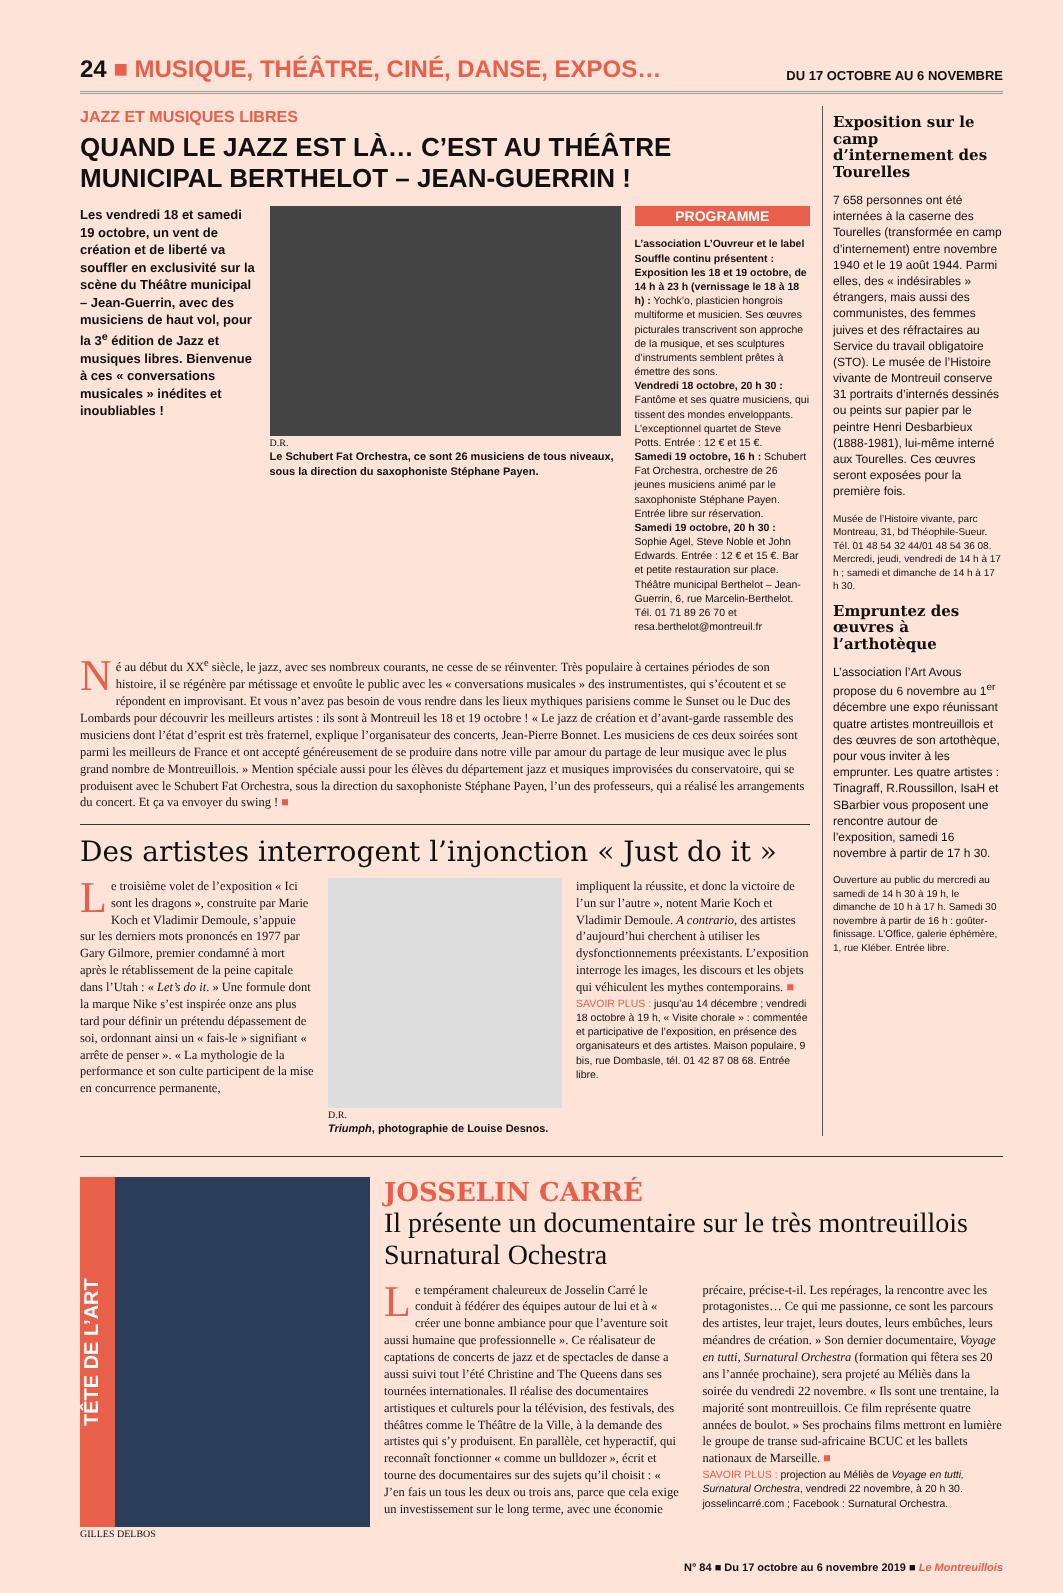24 ■ MUSIQUE, THÉÂTRE, CINÉ, DANSE, EXPOS…
DU 17 OCTOBRE AU 6 NOVEMBRE
JAZZ ET MUSIQUES LIBRES
QUAND LE JAZZ EST LÀ… C’EST AU THÉÂTRE MUNICIPAL BERTHELOT – JEAN-GUERRIN !
Les vendredi 18 et samedi 19 octobre, un vent de création et de liberté va souffler en exclusivité sur la scène du Théâtre municipal – Jean-Guerrin, avec des musiciens de haut vol, pour la 3<sup>e</sup> édition de Jazz et musiques libres. Bienvenue à ces « conversations musicales » inédites et inoubliables !
D.R.
Le Schubert Fat Orchestra, ce sont 26 musiciens de tous niveaux, sous la direction du saxophoniste Stéphane Payen.
PROGRAMME
L’association L’Ouvreur et le label Souffle continu présentent :
Exposition les 18 et 19 octobre, de 14 h à 23 h (vernissage le 18 à 18 h) : Yochk’o, plasticien hongrois multiforme et musicien. Ses œuvres picturales transcrivent son approche de la musique, et ses sculptures d’instruments semblent prêtes à émettre des sons.
Vendredi 18 octobre, 20 h 30 : Fantôme et ses quatre musiciens, qui tissent des mondes enveloppants. L’exceptionnel quartet de Steve Potts. Entrée : 12 € et 15 €.
Samedi 19 octobre, 16 h : Schubert Fat Orchestra, orchestre de 26 jeunes musiciens animé par le saxophoniste Stéphane Payen. Entrée libre sur réservation.
Samedi 19 octobre, 20 h 30 : Sophie Agel, Steve Noble et John Edwards. Entrée : 12 € et 15 €. Bar et petite restauration sur place. Théâtre municipal Berthelot – Jean-Guerrin, 6, rue Marcelin-Berthelot. Tél. 01 71 89 26 70 et resa.berthelot@montreuil.fr
Né au début du XX<sup>e</sup> siècle, le jazz, avec ses nombreux courants, ne cesse de se réinventer. Très populaire à certaines périodes de son histoire, il se régénère par métissage et envoûte le public avec les « conversations musicales » des instrumentistes, qui s’écoutent et se répondent en improvisant. Et vous n’avez pas besoin de vous rendre dans les lieux mythiques parisiens comme le Sunset ou le Duc des Lombards pour découvrir les meilleurs artistes : ils sont à Montreuil les 18 et 19 octobre ! « Le jazz de création et d’avant-garde rassemble des musiciens dont l’état d’esprit est très fraternel, explique l’organisateur des concerts, Jean-Pierre Bonnet. Les musiciens de ces deux soirées sont parmi les meilleurs de France et ont accepté généreusement de se produire dans notre ville par amour du partage de leur musique avec le plus grand nombre de Montreuillois. » Mention spéciale aussi pour les élèves du département jazz et musiques improvisées du conservatoire, qui se produisent avec le Schubert Fat Orchestra, sous la direction du saxophoniste Stéphane Payen, l’un des professeurs, qui a réalisé les arrangements du concert. Et ça va envoyer du swing ! ■
Des artistes interrogent l’injonction « Just do it »
Le troisième volet de l’exposition « Ici sont les dragons », construite par Marie Koch et Vladimir Demoule, s’appuie sur les derniers mots prononcés en 1977 par Gary Gilmore, premier condamné à mort après le rétablissement de la peine capitale dans l’Utah : « Let’s do it. » Une formule dont la marque Nike s’est inspirée onze ans plus tard pour définir un prétendu dépassement de soi, ordonnant ainsi un « fais-le » signifiant « arrête de penser ». « La mythologie de la performance et son culte participent de la mise en concurrence permanente,
D.R.
Triumph, photographie de Louise Desnos.
impliquent la réussite, et donc la victoire de l’un sur l’autre », notent Marie Koch et Vladimir Demoule. A contrario, des artistes d’aujourd’hui cherchent à utiliser les dysfonctionnements préexistants. L’exposition interroge les images, les discours et les objets qui véhiculent les mythes contemporains. ■
SAVOIR PLUS : jusqu’au 14 décembre ; vendredi 18 octobre à 19 h, « Visite chorale » : commentée et participative de l’exposition, en présence des organisateurs et des artistes. Maison populaire, 9 bis, rue Dombasle, tél. 01 42 87 08 68. Entrée libre.
Exposition sur le camp d’internement des Tourelles
7 658 personnes ont été internées à la caserne des Tourelles (transformée en camp d’internement) entre novembre 1940 et le 19 août 1944. Parmi elles, des « indésirables » étrangers, mais aussi des communistes, des femmes juives et des réfractaires au Service du travail obligatoire (STO). Le musée de l’Histoire vivante de Montreuil conserve 31 portraits d’internés dessinés ou peints sur papier par le peintre Henri Desbarbieux (1888-1981), lui-même interné aux Tourelles. Ces œuvres seront exposées pour la première fois.
Musée de l’Histoire vivante, parc Montreau, 31, bd Théophile-Sueur. Tél. 01 48 54 32 44/01 48 54 36 08. Mercredi, jeudi, vendredi de 14 h à 17 h ; samedi et dimanche de 14 h à 17 h 30.
Empruntez des œuvres à l’arthotèque
L’association l’Art Avous propose du 6 novembre au 1<sup>er</sup> décembre une expo réunissant quatre artistes montreuillois et des œuvres de son artothèque, pour vous inviter à les emprunter. Les quatre artistes : Tinagraff, R.Roussillon, IsaH et SBarbier vous proposent une rencontre autour de l’exposition, samedi 16 novembre à partir de 17 h 30.
Ouverture au public du mercredi au samedi de 14 h 30 à 19 h, le dimanche de 10 h à 17 h. Samedi 30 novembre à partir de 16 h : goûter-finissage. L’Office, galerie éphémère, 1, rue Kléber. Entrée libre.
TÊTE DE L’ART
GILLES DELBOS
JOSSELIN CARRÉ
Il présente un documentaire sur le très montreuillois Surnatural Ochestra
Le tempérament chaleureux de Josselin Carré le conduit à fédérer des équipes autour de lui et à « créer une bonne ambiance pour que l’aventure soit aussi humaine que professionnelle ». Ce réalisateur de captations de concerts de jazz et de spectacles de danse a aussi suivi tout l’été Christine and The Queens dans ses tournées internationales. Il réalise des documentaires artistiques et culturels pour la télévision, des festivals, des théâtres comme le Théâtre de la Ville, à la demande des artistes qui s’y produisent. En parallèle, cet hyperactif, qui reconnaît fonctionner « comme un bulldozer », écrit et tourne des documentaires sur des sujets qu’il choisit : « J’en fais un tous les deux ou trois ans, parce que cela exige un investissement sur le long terme, avec une économie précaire, précise-t-il. Les repérages, la rencontre avec les protagonistes… Ce qui me passionne, ce sont les parcours des artistes, leur trajet, leurs doutes, leurs embûches, leurs méandres de création. » Son dernier documentaire, Voyage en tutti, Surnatural Orchestra (formation qui fêtera ses 20 ans l’année prochaine), sera projeté au Méliès dans la soirée du vendredi 22 novembre. « Ils sont une trentaine, la majorité sont montreuillois. Ce film représente quatre années de boulot. » Ses prochains films mettront en lumière le groupe de transe sud-africaine BCUC et les ballets nationaux de Marseille. ■
SAVOIR PLUS : projection au Méliès de Voyage en tutti, Surnatural Orchestra, vendredi 22 novembre, à 20 h 30. josselincarré.com ; Facebook : Surnatural Orchestra.
N° 84 ■ Du 17 octobre au 6 novembre 2019 ■ Le Montreuillois